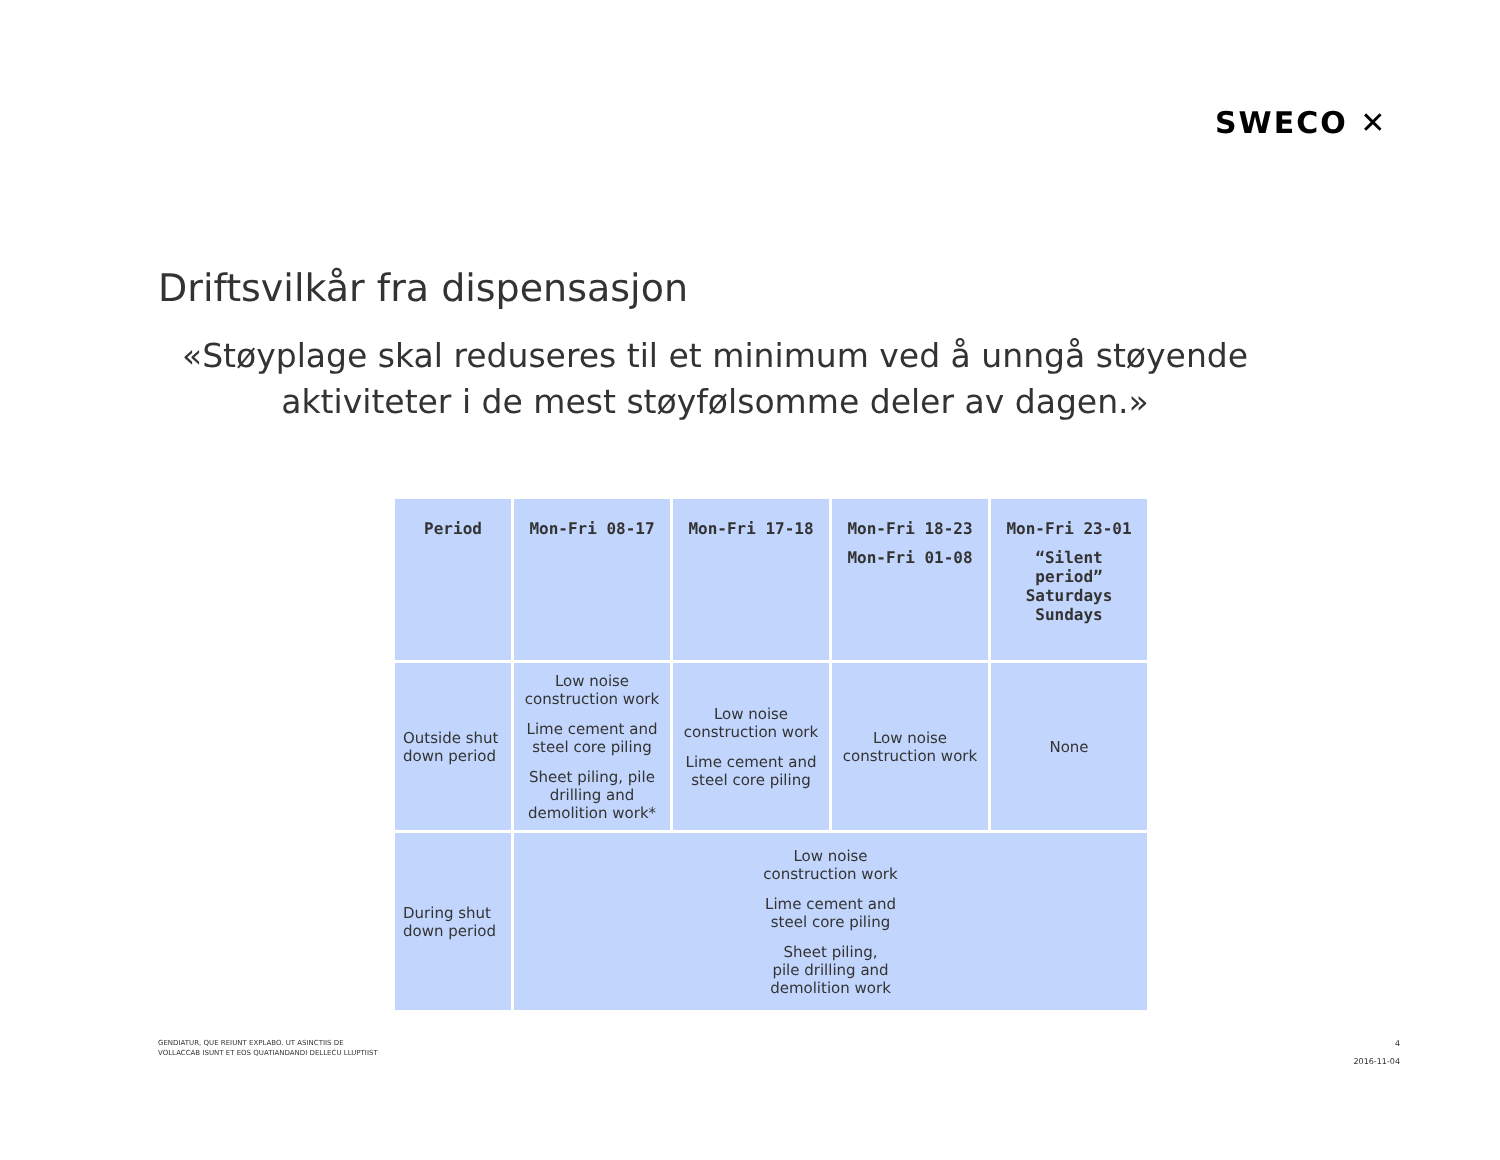SWECO ✕
Driftsvilkår fra dispensasjon
«Støyplage skal reduseres til et minimum ved å unngå støyende aktiviteter i de mest støyfølsomme deler av dagen.»
| Period | Mon-Fri 08-17 | Mon-Fri 17-18 | Mon-Fri 18-23 Mon-Fri 01-08 | Mon-Fri 23-01 “Silent period” Saturdays Sundays |
| --- | --- | --- | --- | --- |
| Outside shut down period | Low noise construction work Lime cement and steel core piling Sheet piling, pile drilling and demolition work* | Low noise construction work Lime cement and steel core piling | Low noise construction work | None |
| During shut down period | Low noise construction work Lime cement and steel core piling Sheet piling, pile drilling and demolition work | | | |
GENDIATUR, QUE REIUNT EXPLABO. UT ASINCTIIS DE
VOLLACCAB ISUNT ET EOS QUATIANDANDI DELLECU LLUPTIIST
4
2016-11-04